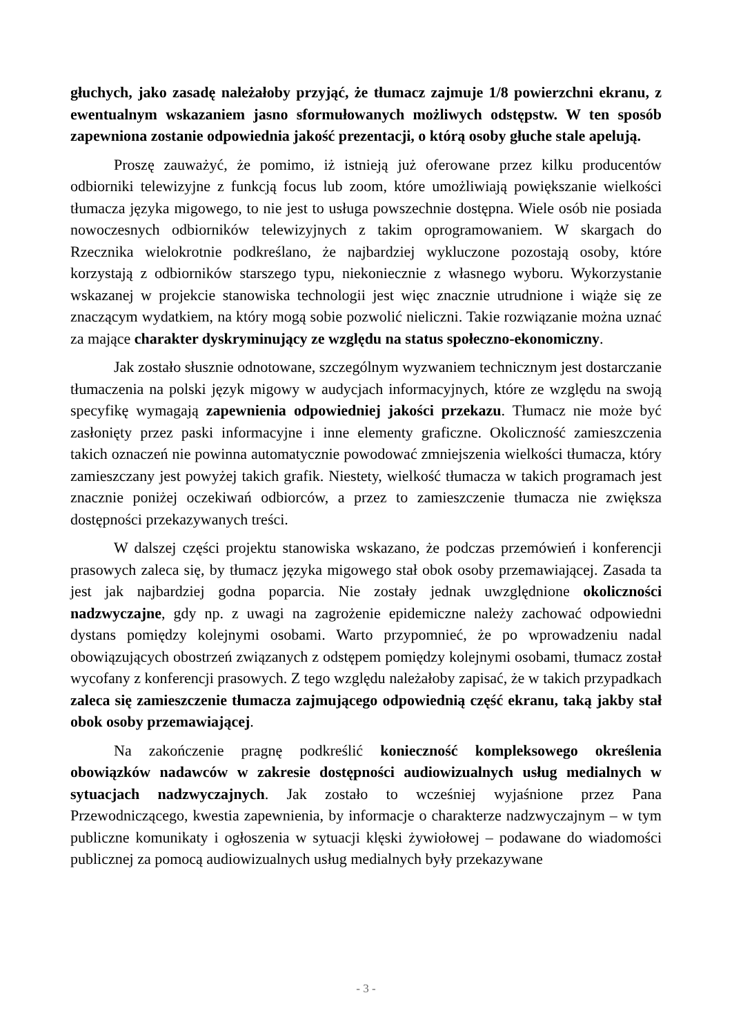głuchych, jako zasadę należałoby przyjąć, że tłumacz zajmuje 1/8 powierzchni ekranu, z ewentualnym wskazaniem jasno sformułowanych możliwych odstępstw. W ten sposób zapewniona zostanie odpowiednia jakość prezentacji, o którą osoby głuche stale apelują.
Proszę zauważyć, że pomimo, iż istnieją już oferowane przez kilku producentów odbiorniki telewizyjne z funkcją focus lub zoom, które umożliwiają powiększanie wielkości tłumacza języka migowego, to nie jest to usługa powszechnie dostępna. Wiele osób nie posiada nowoczesnych odbiorników telewizyjnych z takim oprogramowaniem. W skargach do Rzecznika wielokrotnie podkreślano, że najbardziej wykluczone pozostają osoby, które korzystają z odbiorników starszego typu, niekoniecznie z własnego wyboru. Wykorzystanie wskazanej w projekcie stanowiska technologii jest więc znacznie utrudnione i wiąże się ze znaczącym wydatkiem, na który mogą sobie pozwolić nieliczni. Takie rozwiązanie można uznać za mające charakter dyskryminujący ze względu na status społeczno-ekonomiczny.
Jak zostało słusznie odnotowane, szczególnym wyzwaniem technicznym jest dostarczanie tłumaczenia na polski język migowy w audycjach informacyjnych, które ze względu na swoją specyfikę wymagają zapewnienia odpowiedniej jakości przekazu. Tłumacz nie może być zasłonięty przez paski informacyjne i inne elementy graficzne. Okoliczność zamieszczenia takich oznaczeń nie powinna automatycznie powodować zmniejszenia wielkości tłumacza, który zamieszczany jest powyżej takich grafik. Niestety, wielkość tłumacza w takich programach jest znacznie poniżej oczekiwań odbiorców, a przez to zamieszczenie tłumacza nie zwiększa dostępności przekazywanych treści.
W dalszej części projektu stanowiska wskazano, że podczas przemówień i konferencji prasowych zaleca się, by tłumacz języka migowego stał obok osoby przemawiającej. Zasada ta jest jak najbardziej godna poparcia. Nie zostały jednak uwzględnione okoliczności nadzwyczajne, gdy np. z uwagi na zagrożenie epidemiczne należy zachować odpowiedni dystans pomiędzy kolejnymi osobami. Warto przypomnieć, że po wprowadzeniu nadal obowiązujących obostrzeń związanych z odstępem pomiędzy kolejnymi osobami, tłumacz został wycofany z konferencji prasowych. Z tego względu należałoby zapisać, że w takich przypadkach zaleca się zamieszczenie tłumacza zajmującego odpowiednią część ekranu, taką jakby stał obok osoby przemawiającej.
Na zakończenie pragnę podkreślić konieczność kompleksowego określenia obowiązków nadawców w zakresie dostępności audiowizualnych usług medialnych w sytuacjach nadzwyczajnych. Jak zostało to wcześniej wyjaśnione przez Pana Przewodniczącego, kwestia zapewnienia, by informacje o charakterze nadzwyczajnym – w tym publiczne komunikaty i ogłoszenia w sytuacji klęski żywiołowej – podawane do wiadomości publicznej za pomocą audiowizualnych usług medialnych były przekazywane
- 3 -